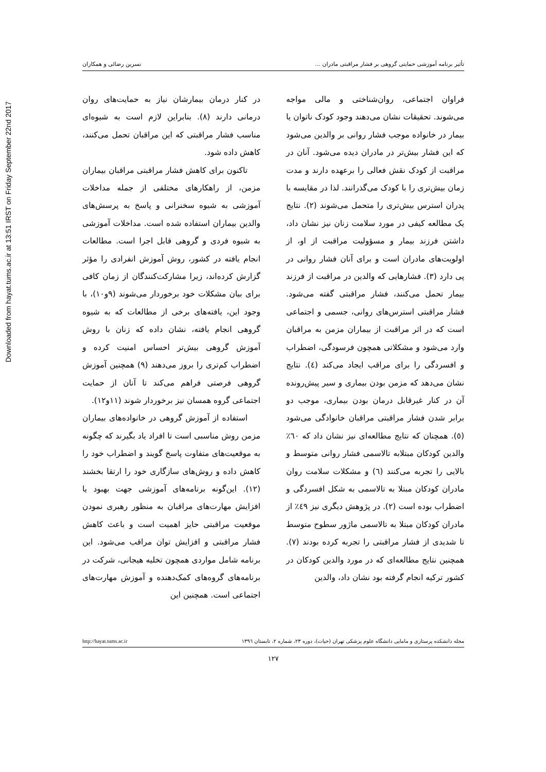Downloaded from hayat.tums.ac.ir at 13:51 IRST on Friday September 22nd 2017
تأثیر برنامه آموزشی حمایتی گروهی بر فشار مراقبتی مادران ... نسرین رضائی و همکاران
فراوان اجتماعی، روان‌شناختی و مالی مواجه می‌شوند. تحقیقات نشان می‌دهند وجود کودک ناتوان یا بیمار در خانواده موجب فشار روانی بر والدین می‌شود که این فشار بیش‌تر در مادران دیده می‌شود. آنان در مراقبت از کودک نقش فعالی را برعهده دارند و مدت زمان بیش‌تری را با کودک می‌گذرانند. لذا در مقایسه با پدران استرس بیش‌تری را متحمل می‌شوند (۲). نتایج یک مطالعه کیفی در مورد سلامت زنان نیز نشان داد، داشتن فرزند بیمار و مسؤولیت مراقبت از او، از اولویت‌های مادران است و برای آنان فشار روانی در پی دارد (۳). فشارهایی که والدین در مراقبت از فرزند بیمار تحمل می‌کنند، فشار مراقبتی گفته می‌شود. فشار مراقبتی استرس‌های روانی، جسمی و اجتماعی است که در اثر مراقبت از بیماران مزمن به مراقبان وارد می‌شود و مشکلاتی همچون فرسودگی، اضطراب و افسردگی را برای مراقب ایجاد می‌کند (٤). نتایج نشان می‌دهد که مزمن بودن بیماری و سیر پیش‌رونده آن در کنار غیرقابل درمان بودن بیماری، موجب دو برابر شدن فشار مراقبتی مراقبان خانوادگی می‌شود (٥). همچنان که نتایج مطالعه‌ای نیز نشان داد که ٦٠٪ والدین کودکان مبتلابه تالاسمی فشار روانی متوسط و بالایی را تجربه می‌کنند (٦) و مشکلات سلامت روان مادران کودکان مبتلا به تالاسمی به شکل افسردگی و اضطراب بوده است (۲). در پژوهش دیگری نیز ٤٩٪ از مادران کودکان مبتلا به تالاسمی ماژور سطوح متوسط تا شدیدی از فشار مراقبتی را تجربه کرده بودند (۷). همچنین نتایج مطالعه‌ای که در مورد والدین کودکان در کشور ترکیه انجام گرفته بود نشان داد، والدین
در کنار درمان بیمارشان نیاز به حمایت‌های روان درمانی دارند (۸). بنابراین لازم است به شیوه‌ای مناسب فشار مراقبتی که این مراقبان تحمل می‌کنند، کاهش داده شود.
تاکنون برای کاهش فشار مراقبتی مراقبان بیماران مزمن، از راهکارهای مختلفی از جمله مداخلات آموزشی به شیوه سخنرانی و پاسخ به پرسش‌های والدین بیماران استفاده شده است. مداخلات آموزشی به شیوه فردی و گروهی قابل اجرا است. مطالعات انجام یافته در کشور، روش آموزش انفرادی را مؤثر گزارش کرده‌اند، زیرا مشارکت‌کنندگان از زمان کافی برای بیان مشکلات خود برخوردار می‌شوند (۹و۱۰)، با وجود این، یافته‌های برخی از مطالعات که به شیوه گروهی انجام یافته، نشان داده که زنان با روش آموزش گروهی بیش‌تر احساس امنیت کرده و اضطراب کم‌تری را بروز می‌دهند (۹) همچنین آموزش گروهی فرصتی فراهم می‌کند تا آنان از حمایت اجتماعی گروه همسان نیز برخوردار شوند (۱۱و۱۲).
استفاده از آموزش گروهی در خانواده‌های بیماران مزمن روش مناسبی است تا افراد یاد بگیرند که چگونه به موقعیت‌های متفاوت پاسخ گویند و اضطراب خود را کاهش داده و روش‌های سازگاری خود را ارتقا بخشند (۱۲). این‌گونه برنامه‌های آموزشی جهت بهبود یا افزایش مهارت‌های مراقبان به منظور رهبری نمودن موقعیت مراقبتی حایز اهمیت است و باعث کاهش فشار مراقبتی و افزایش توان مراقب می‌شود. این برنامه شامل مواردی همچون تخلیه هیجانی، شرکت در برنامه‌های گروه‌های کمک‌دهنده و آموزش مهارت‌های اجتماعی است. همچنین این
مجله دانشکده پرستاری و مامایی دانشگاه علوم پزشکی تهران (حیات)، دوره ۲۳، شماره ۲، تابستان ۱۳۹٦ http://hayat.tums.ac.ir
۱۲۷